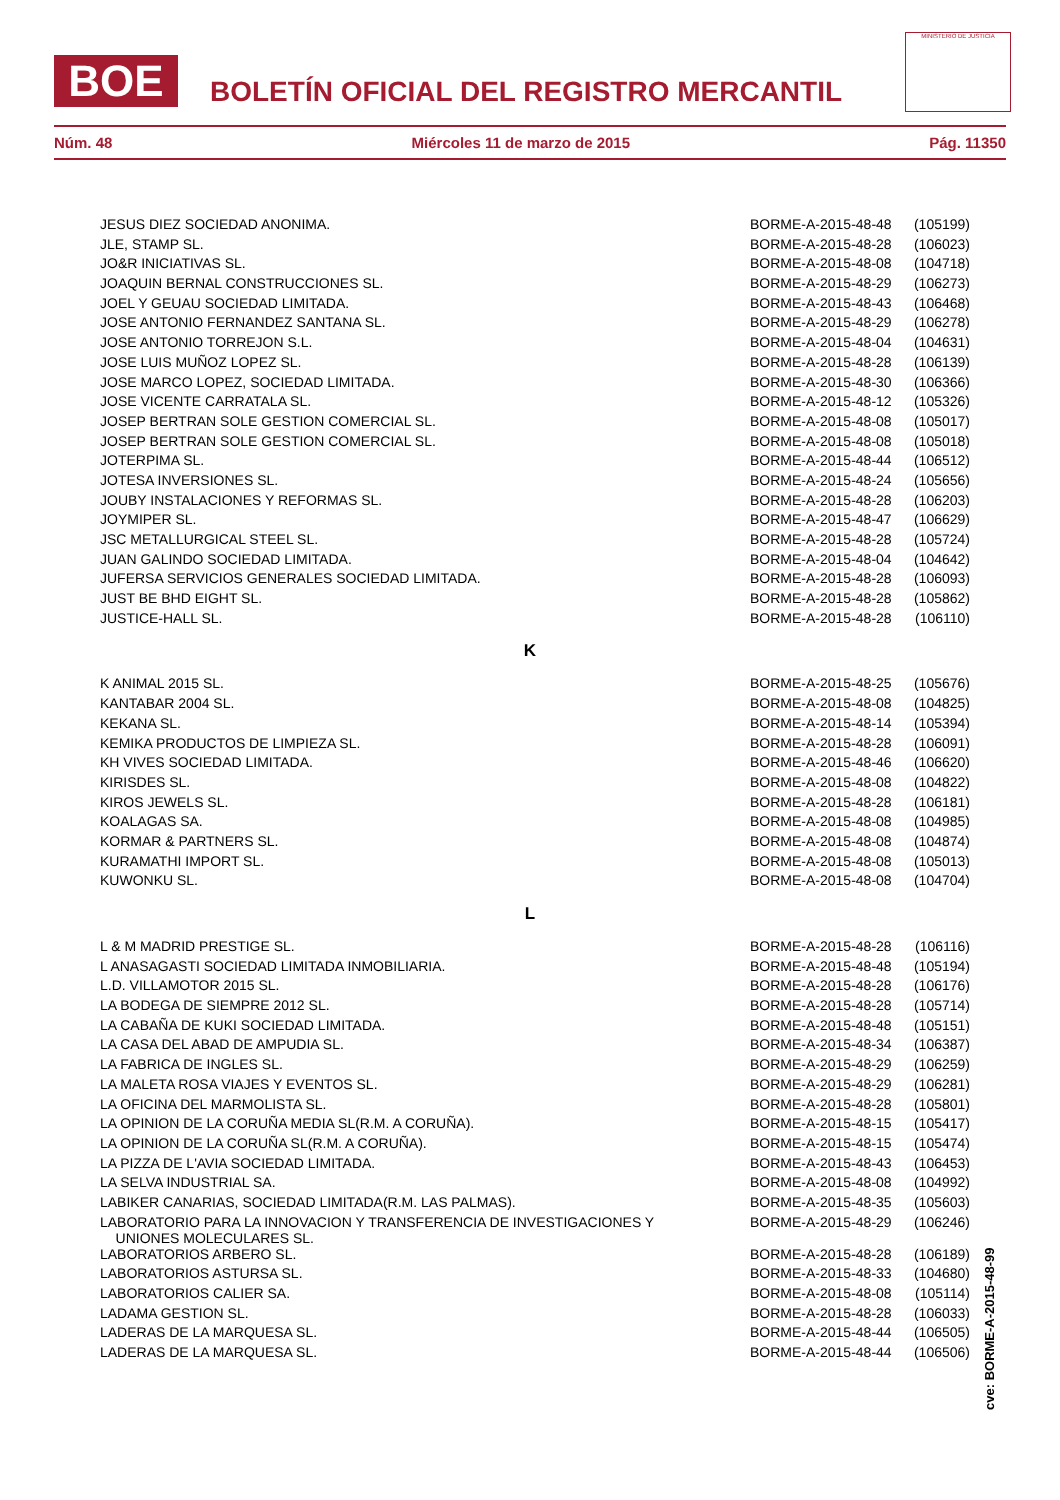BOE
BOLETÍN OFICIAL DEL REGISTRO MERCANTIL
MINISTERIO DE JUSTICIA
Núm. 48 Miércoles 11 de marzo de 2015 Pág. 11350
| JESUS DIEZ SOCIEDAD ANONIMA. | BORME-A-2015-48-48 | (105199) |
| JLE, STAMP SL. | BORME-A-2015-48-28 | (106023) |
| JO&R INICIATIVAS SL. | BORME-A-2015-48-08 | (104718) |
| JOAQUIN BERNAL CONSTRUCCIONES SL. | BORME-A-2015-48-29 | (106273) |
| JOEL Y GEUAU SOCIEDAD LIMITADA. | BORME-A-2015-48-43 | (106468) |
| JOSE ANTONIO FERNANDEZ SANTANA SL. | BORME-A-2015-48-29 | (106278) |
| JOSE ANTONIO TORREJON S.L. | BORME-A-2015-48-04 | (104631) |
| JOSE LUIS MUÑOZ LOPEZ SL. | BORME-A-2015-48-28 | (106139) |
| JOSE MARCO LOPEZ, SOCIEDAD LIMITADA. | BORME-A-2015-48-30 | (106366) |
| JOSE VICENTE CARRATALA SL. | BORME-A-2015-48-12 | (105326) |
| JOSEP BERTRAN SOLE GESTION COMERCIAL SL. | BORME-A-2015-48-08 | (105017) |
| JOSEP BERTRAN SOLE GESTION COMERCIAL SL. | BORME-A-2015-48-08 | (105018) |
| JOTERPIMA SL. | BORME-A-2015-48-44 | (106512) |
| JOTESA INVERSIONES SL. | BORME-A-2015-48-24 | (105656) |
| JOUBY INSTALACIONES Y REFORMAS SL. | BORME-A-2015-48-28 | (106203) |
| JOYMIPER SL. | BORME-A-2015-48-47 | (106629) |
| JSC METALLURGICAL STEEL SL. | BORME-A-2015-48-28 | (105724) |
| JUAN GALINDO SOCIEDAD LIMITADA. | BORME-A-2015-48-04 | (104642) |
| JUFERSA SERVICIOS GENERALES SOCIEDAD LIMITADA. | BORME-A-2015-48-28 | (106093) |
| JUST BE BHD EIGHT SL. | BORME-A-2015-48-28 | (105862) |
| JUSTICE-HALL SL. | BORME-A-2015-48-28 | (106110) |
K
| K ANIMAL 2015 SL. | BORME-A-2015-48-25 | (105676) |
| KANTABAR 2004 SL. | BORME-A-2015-48-08 | (104825) |
| KEKANA SL. | BORME-A-2015-48-14 | (105394) |
| KEMIKA PRODUCTOS DE LIMPIEZA SL. | BORME-A-2015-48-28 | (106091) |
| KH VIVES SOCIEDAD LIMITADA. | BORME-A-2015-48-46 | (106620) |
| KIRISDES SL. | BORME-A-2015-48-08 | (104822) |
| KIROS JEWELS SL. | BORME-A-2015-48-28 | (106181) |
| KOALAGAS SA. | BORME-A-2015-48-08 | (104985) |
| KORMAR & PARTNERS SL. | BORME-A-2015-48-08 | (104874) |
| KURAMATHI IMPORT SL. | BORME-A-2015-48-08 | (105013) |
| KUWONKU SL. | BORME-A-2015-48-08 | (104704) |
L
| L & M MADRID PRESTIGE SL. | BORME-A-2015-48-28 | (106116) |
| L ANASAGASTI SOCIEDAD LIMITADA INMOBILIARIA. | BORME-A-2015-48-48 | (105194) |
| L.D. VILLAMOTOR 2015 SL. | BORME-A-2015-48-28 | (106176) |
| LA BODEGA DE SIEMPRE 2012 SL. | BORME-A-2015-48-28 | (105714) |
| LA CABAÑA DE KUKI SOCIEDAD LIMITADA. | BORME-A-2015-48-48 | (105151) |
| LA CASA DEL ABAD DE AMPUDIA SL. | BORME-A-2015-48-34 | (106387) |
| LA FABRICA DE INGLES SL. | BORME-A-2015-48-29 | (106259) |
| LA MALETA ROSA VIAJES Y EVENTOS SL. | BORME-A-2015-48-29 | (106281) |
| LA OFICINA DEL MARMOLISTA SL. | BORME-A-2015-48-28 | (105801) |
| LA OPINION DE LA CORUÑA MEDIA SL(R.M. A CORUÑA). | BORME-A-2015-48-15 | (105417) |
| LA OPINION DE LA CORUÑA SL(R.M. A CORUÑA). | BORME-A-2015-48-15 | (105474) |
| LA PIZZA DE L'AVIA SOCIEDAD LIMITADA. | BORME-A-2015-48-43 | (106453) |
| LA SELVA INDUSTRIAL SA. | BORME-A-2015-48-08 | (104992) |
| LABIKER CANARIAS, SOCIEDAD LIMITADA(R.M. LAS PALMAS). | BORME-A-2015-48-35 | (105603) |
| LABORATORIO PARA LA INNOVACION Y TRANSFERENCIA DE INVESTIGACIONES Y UNIONES MOLECULARES SL. | BORME-A-2015-48-29 | (106246) |
| LABORATORIOS ARBERO SL. | BORME-A-2015-48-28 | (106189) |
| LABORATORIOS ASTURSA SL. | BORME-A-2015-48-33 | (104680) |
| LABORATORIOS CALIER SA. | BORME-A-2015-48-08 | (105114) |
| LADAMA GESTION SL. | BORME-A-2015-48-28 | (106033) |
| LADERAS DE LA MARQUESA SL. | BORME-A-2015-48-44 | (106505) |
| LADERAS DE LA MARQUESA SL. | BORME-A-2015-48-44 | (106506) |
cve: BORME-A-2015-48-99